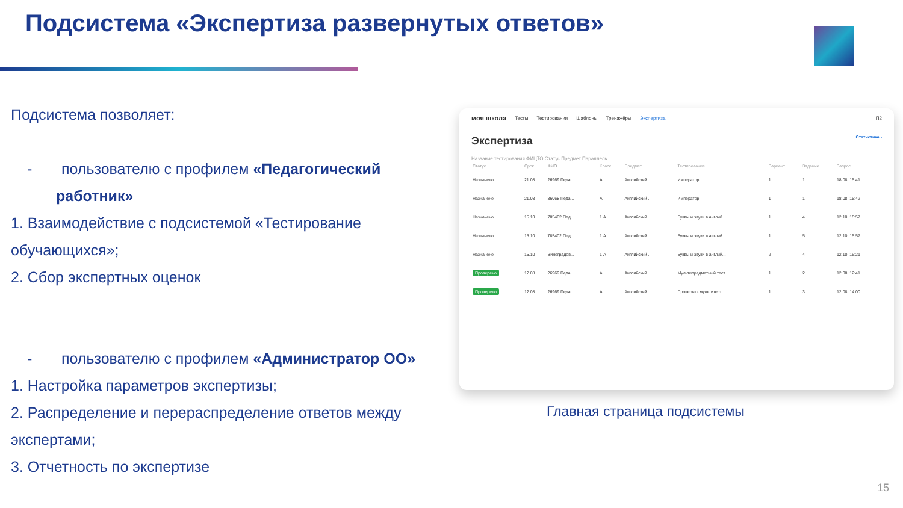Подсистема «Экспертиза развернутых ответов»
Подсистема позволяет:
- пользователю с профилем «Педагогический работник»
1. Взаимодействие с подсистемой «Тестирование обучающихся»;
2. Сбор экспертных оценок
- пользователю с профилем «Администратор ОО»
1. Настройка параметров экспертизы;
2. Распределение и перераспределение ответов между экспертами;
3. Отчетность по экспертизе
моя школа Тесты Тестирования Шаблоны Тренажёры Экспертиза П2
Экспертиза Статистика ›
Название тестирования ФИЦТО Статус Предмет Параллель
| Статус | Срок | ФИО | Класс | Предмет | Тестирование | Вариант | Задание | Запрос |
| --- | --- | --- | --- | --- | --- | --- | --- | --- |
| Назначено | 21.08 | 26969 Педа... | А | Английский ... | Император | 1 | 1 | 18.08, 15:41 |
| Назначено | 21.08 | 86068 Педа... | А | Английский ... | Император | 1 | 1 | 18.08, 15:42 |
| Назначено | 15.10 | 785402 Пед... | 1 А | Английский ... | Буквы и звуки в англий... | 1 | 4 | 12.10, 15:57 |
| Назначено | 15.10 | 785402 Пед... | 1 А | Английский ... | Буквы и звуки в англий... | 1 | 5 | 12.10, 15:57 |
| Назначено | 15.10 | Виноградов... | 1 А | Английский ... | Буквы и звуки в англий... | 2 | 4 | 12.10, 16:21 |
| Проверено | 12.08 | 26969 Педа... | А | Английский ... | Мультипредметный тест | 1 | 2 | 12.08, 12:41 |
| Проверено | 12.08 | 26969 Педа... | А | Английский ... | Проверить мультитест | 1 | 3 | 12.08, 14:00 |
Главная страница подсистемы
15